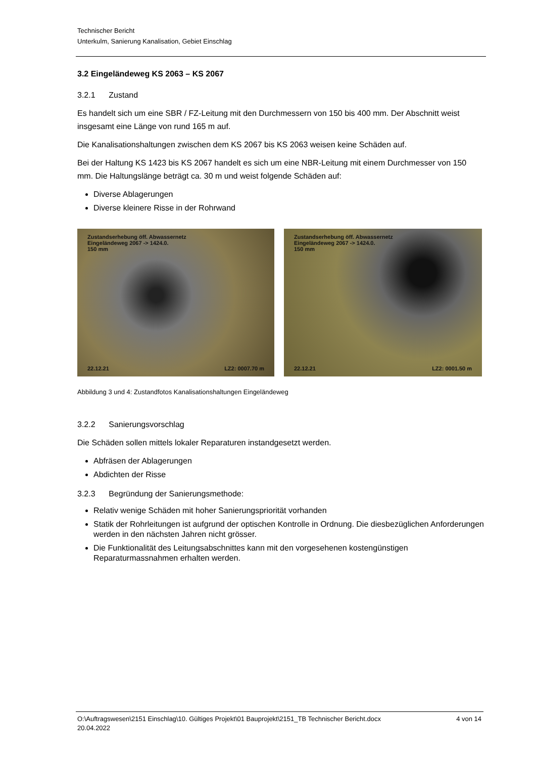Technischer Bericht
Unterkulm, Sanierung Kanalisation, Gebiet Einschlag
3.2 Eingeländeweg KS 2063 – KS 2067
3.2.1 Zustand
Es handelt sich um eine SBR / FZ-Leitung mit den Durchmessern von 150 bis 400 mm. Der Abschnitt weist insgesamt eine Länge von rund 165 m auf.
Die Kanalisationshaltungen zwischen dem KS 2067 bis KS 2063 weisen keine Schäden auf.
Bei der Haltung KS 1423 bis KS 2067 handelt es sich um eine NBR-Leitung mit einem Durchmesser von 150 mm. Die Haltungslänge beträgt ca. 30 m und weist folgende Schäden auf:
Diverse Ablagerungen
Diverse kleinere Risse in der Rohrwand
Zustandserhebung öff. Abwassernetz
Eingeländeweg 2067 -> 1424.0.
150 mm
22.12.21 LZ2: 0007.70 m
Zustandserhebung öff. Abwassernetz
Eingeländeweg 2067 -> 1424.0.
150 mm
22.12.21 LZ2: 0001.50 m
Abbildung 3 und 4: Zustandfotos Kanalisationshaltungen Eingeländeweg
3.2.2 Sanierungsvorschlag
Die Schäden sollen mittels lokaler Reparaturen instandgesetzt werden.
Abfräsen der Ablagerungen
Abdichten der Risse
3.2.3 Begründung der Sanierungsmethode:
Relativ wenige Schäden mit hoher Sanierungspriorität vorhanden
Statik der Rohrleitungen ist aufgrund der optischen Kontrolle in Ordnung. Die diesbezüglichen Anforderungen werden in den nächsten Jahren nicht grösser.
Die Funktionalität des Leitungsabschnittes kann mit den vorgesehenen kostengünstigen Reparaturmassnahmen erhalten werden.
O:\Auftragswesen\2151 Einschlag\10. Gültiges Projekt\01 Bauprojekt\2151_TB Technischer Bericht.docx
20.04.2022 4 von 14